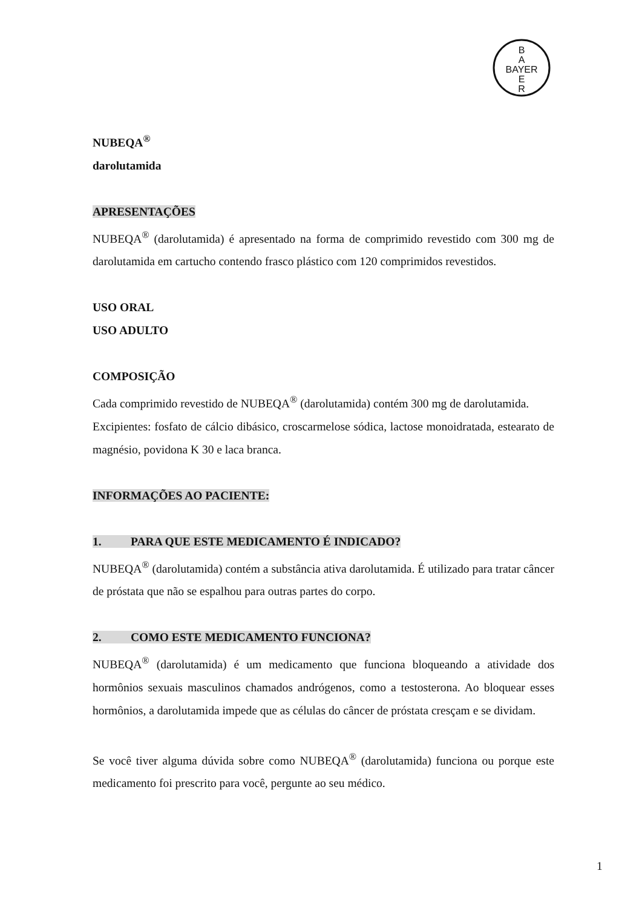B
A
BAYER
E
R
NUBEQA<sup>®</sup>
darolutamida
APRESENTAÇÕES
NUBEQA<sup>®</sup> (darolutamida) é apresentado na forma de comprimido revestido com 300 mg de darolutamida em cartucho contendo frasco plástico com 120 comprimidos revestidos.
USO ORAL
USO ADULTO
COMPOSIÇÃO
Cada comprimido revestido de NUBEQA<sup>®</sup> (darolutamida) contém 300 mg de darolutamida.
Excipientes: fosfato de cálcio dibásico, croscarmelose sódica, lactose monoidratada, estearato de magnésio, povidona K 30 e laca branca.
INFORMAÇÕES AO PACIENTE:
1. PARA QUE ESTE MEDICAMENTO É INDICADO?
NUBEQA<sup>®</sup> (darolutamida) contém a substância ativa darolutamida. É utilizado para tratar câncer de próstata que não se espalhou para outras partes do corpo.
2. COMO ESTE MEDICAMENTO FUNCIONA?
NUBEQA<sup>®</sup> (darolutamida) é um medicamento que funciona bloqueando a atividade dos hormônios sexuais masculinos chamados andrógenos, como a testosterona. Ao bloquear esses hormônios, a darolutamida impede que as células do câncer de próstata cresçam e se dividam.
Se você tiver alguma dúvida sobre como NUBEQA<sup>®</sup> (darolutamida) funciona ou porque este medicamento foi prescrito para você, pergunte ao seu médico.
1